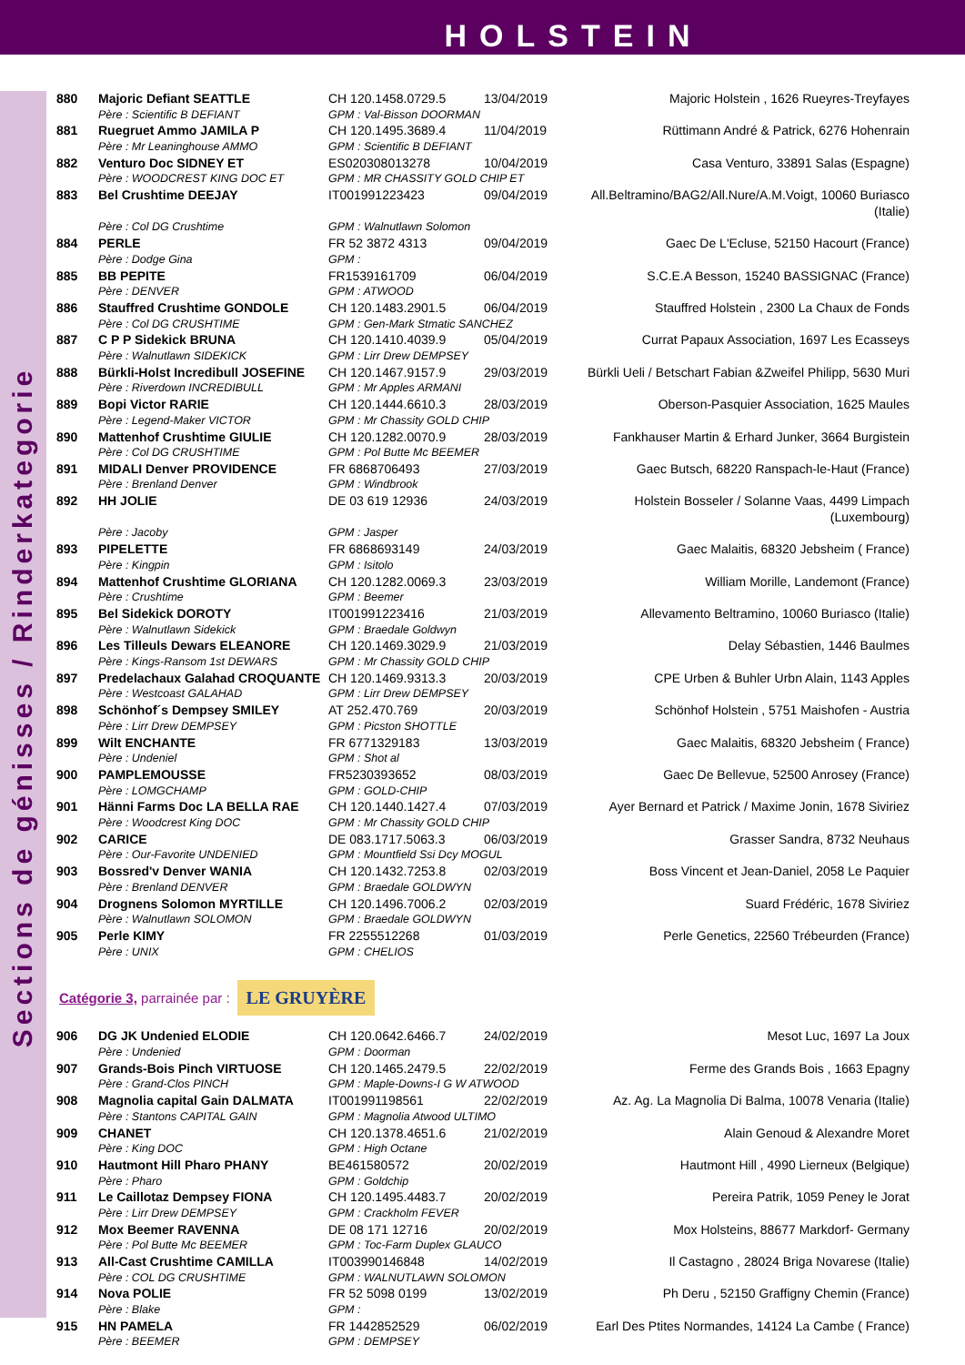HOLSTEIN
Sections de génisses / Rinderkategorie
| 880 | Majoric Defiant SEATTLE | CH 120.1458.0729.5 | 13/04/2019 | Majoric Holstein , 1626 Rueyres-Treyfayes |
| | Père : Scientific B DEFIANT | GPM : Val-Bisson DOORMAN | | |
| 881 | Ruegruet Ammo JAMILA P | CH 120.1495.3689.4 | 11/04/2019 | Rüttimann André & Patrick, 6276 Hohenrain |
| | Père : Mr Leaninghouse AMMO | GPM : Scientific B DEFIANT | | |
| 882 | Venturo Doc SIDNEY ET | ES020308013278 | 10/04/2019 | Casa Venturo, 33891 Salas (Espagne) |
| | Père : WOODCREST KING DOC ET | GPM : MR CHASSITY GOLD CHIP ET | | |
| 883 | Bel Crushtime DEEJAY | IT001991223423 | 09/04/2019 | All.Beltramino/BAG2/All.Nure/A.M.Voigt, 10060 Buriasco (Italie) |
| | Père : Col DG Crushtime | GPM : Walnutlawn Solomon | | |
| 884 | PERLE | FR 52 3872 4313 | 09/04/2019 | Gaec De L'Ecluse, 52150 Hacourt (France) |
| | Père : Dodge Gina | GPM : | | |
| 885 | BB PEPITE | FR1539161709 | 06/04/2019 | S.C.E.A Besson, 15240 BASSIGNAC (France) |
| | Père : DENVER | GPM : ATWOOD | | |
| 886 | Stauffred Crushtime GONDOLE | CH 120.1483.2901.5 | 06/04/2019 | Stauffred Holstein , 2300 La Chaux de Fonds |
| | Père : Col DG CRUSHTIME | GPM : Gen-Mark Stmatic SANCHEZ | | |
| 887 | C P P Sidekick BRUNA | CH 120.1410.4039.9 | 05/04/2019 | Currat Papaux Association, 1697 Les Ecasseys |
| | Père : Walnutlawn SIDEKICK | GPM : Lirr Drew DEMPSEY | | |
| 888 | Bürkli-Holst Incredibull JOSEFINE | CH 120.1467.9157.9 | 29/03/2019 | Bürkli Ueli / Betschart Fabian &Zweifel Philipp, 5630 Muri |
| | Père : Riverdown INCREDIBULL | GPM : Mr Apples ARMANI | | |
| 889 | Bopi Victor RARIE | CH 120.1444.6610.3 | 28/03/2019 | Oberson-Pasquier Association, 1625 Maules |
| | Père : Legend-Maker VICTOR | GPM : Mr Chassity GOLD CHIP | | |
| 890 | Mattenhof Crushtime GIULIE | CH 120.1282.0070.9 | 28/03/2019 | Fankhauser Martin & Erhard Junker, 3664 Burgistein |
| | Père : Col DG CRUSHTIME | GPM : Pol Butte Mc BEEMER | | |
| 891 | MIDALI Denver PROVIDENCE | FR 6868706493 | 27/03/2019 | Gaec Butsch, 68220 Ranspach-le-Haut (France) |
| | Père : Brenland Denver | GPM : Windbrook | | |
| 892 | HH JOLIE | DE 03 619 12936 | 24/03/2019 | Holstein Bosseler / Solanne Vaas, 4499 Limpach (Luxembourg) |
| | Père : Jacoby | GPM : Jasper | | |
| 893 | PIPELETTE | FR 6868693149 | 24/03/2019 | Gaec Malaitis, 68320 Jebsheim ( France) |
| | Père : Kingpin | GPM : Isitolo | | |
| 894 | Mattenhof Crushtime GLORIANA | CH 120.1282.0069.3 | 23/03/2019 | William Morille, Landemont (France) |
| | Père : Crushtime | GPM : Beemer | | |
| 895 | Bel Sidekick DOROTY | IT001991223416 | 21/03/2019 | Allevamento Beltramino, 10060 Buriasco (Italie) |
| | Père : Walnutlawn Sidekick | GPM : Braedale Goldwyn | | |
| 896 | Les Tilleuls Dewars ELEANORE | CH 120.1469.3029.9 | 21/03/2019 | Delay Sébastien, 1446 Baulmes |
| | Père : Kings-Ransom 1st DEWARS | GPM : Mr Chassity GOLD CHIP | | |
| 897 | Predelachaux Galahad CROQUANTE | CH 120.1469.9313.3 | 20/03/2019 | CPE Urben & Buhler Urbn Alain, 1143 Apples |
| | Père : Westcoast GALAHAD | GPM : Lirr Drew DEMPSEY | | |
| 898 | Schönhof´s Dempsey SMILEY | AT 252.470.769 | 20/03/2019 | Schönhof Holstein , 5751 Maishofen - Austria |
| | Père : Lirr Drew DEMPSEY | GPM : Picston SHOTTLE | | |
| 899 | Wilt ENCHANTE | FR 6771329183 | 13/03/2019 | Gaec Malaitis, 68320 Jebsheim ( France) |
| | Père : Undeniel | GPM : Shot al | | |
| 900 | PAMPLEMOUSSE | FR5230393652 | 08/03/2019 | Gaec De Bellevue, 52500 Anrosey (France) |
| | Père : LOMGCHAMP | GPM : GOLD-CHIP | | |
| 901 | Hänni Farms Doc LA BELLA RAE | CH 120.1440.1427.4 | 07/03/2019 | Ayer Bernard et Patrick / Maxime Jonin, 1678 Siviriez |
| | Père : Woodcrest King DOC | GPM : Mr Chassity GOLD CHIP | | |
| 902 | CARICE | DE 083.1717.5063.3 | 06/03/2019 | Grasser Sandra, 8732 Neuhaus |
| | Père : Our-Favorite UNDENIED | GPM : Mountfield Ssi Dcy MOGUL | | |
| 903 | Bossred'v Denver WANIA | CH 120.1432.7253.8 | 02/03/2019 | Boss Vincent et Jean-Daniel, 2058 Le Paquier |
| | Père : Brenland DENVER | GPM : Braedale GOLDWYN | | |
| 904 | Drognens Solomon MYRTILLE | CH 120.1496.7006.2 | 02/03/2019 | Suard Frédéric, 1678 Siviriez |
| | Père : Walnutlawn SOLOMON | GPM : Braedale GOLDWYN | | |
| 905 | Perle KIMY | FR 2255512268 | 01/03/2019 | Perle Genetics, 22560 Trébeurden (France) |
| | Père : UNIX | GPM : CHELIOS | | |
Catégorie 3, parrainée par : LE GRUYÈRE
| 906 | DG JK Undenied ELODIE | CH 120.0642.6466.7 | 24/02/2019 | Mesot Luc, 1697 La Joux |
| | Père : Undenied | GPM : Doorman | | |
| 907 | Grands-Bois Pinch VIRTUOSE | CH 120.1465.2479.5 | 22/02/2019 | Ferme des Grands Bois , 1663 Epagny |
| | Père : Grand-Clos PINCH | GPM : Maple-Downs-I G W ATWOOD | | |
| 908 | Magnolia capital Gain DALMATA | IT001991198561 | 22/02/2019 | Az. Ag. La Magnolia Di Balma, 10078 Venaria (Italie) |
| | Père : Stantons CAPITAL GAIN | GPM : Magnolia Atwood ULTIMO | | |
| 909 | CHANET | CH 120.1378.4651.6 | 21/02/2019 | Alain Genoud & Alexandre Moret |
| | Père : King DOC | GPM : High Octane | | |
| 910 | Hautmont Hill Pharo PHANY | BE461580572 | 20/02/2019 | Hautmont Hill , 4990 Lierneux (Belgique) |
| | Père : Pharo | GPM : Goldchip | | |
| 911 | Le Caillotaz Dempsey FIONA | CH 120.1495.4483.7 | 20/02/2019 | Pereira Patrik, 1059 Peney le Jorat |
| | Père : Lirr Drew DEMPSEY | GPM : Crackholm FEVER | | |
| 912 | Mox Beemer RAVENNA | DE 08 171 12716 | 20/02/2019 | Mox Holsteins, 88677 Markdorf- Germany |
| | Père : Pol Butte Mc BEEMER | GPM : Toc-Farm Duplex GLAUCO | | |
| 913 | All-Cast Crushtime CAMILLA | IT003990146848 | 14/02/2019 | Il Castagno , 28024 Briga Novarese (Italie) |
| | Père : COL DG CRUSHTIME | GPM : WALNUTLAWN SOLOMON | | |
| 914 | Nova POLIE | FR 52 5098 0199 | 13/02/2019 | Ph Deru , 52150 Graffigny Chemin (France) |
| | Père : Blake | GPM : | | |
| 915 | HN PAMELA | FR 1442852529 | 06/02/2019 | Earl Des Ptites Normandes, 14124 La Cambe ( France) |
| | Père : BEEMER | GPM : DEMPSEY | | |